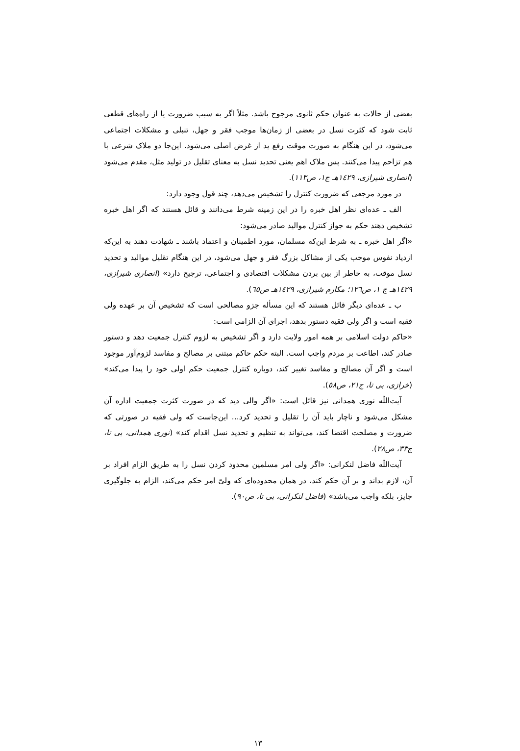بعضی از حالات به عنوان حکم ثانوی مرجوح باشد. مثلاً اگر به سبب ضرورت یا از راه‌های قطعی ثابت شود که کثرت نسل در بعضی از زمان‌ها موجب فقر و جهل، تنبلی و مشکلات اجتماعی می‌شود، در این هنگام به صورت موقت رفع ید از غرض اصلی می‌شود. این‌جا دو ملاک شرعی با هم تزاحم پیدا می‌کنند. پس ملاک اهم یعنی تحدید نسل به معنای تقلیل در تولید مثل، مقدم می‌شود (انصاری شیرازی، ١٤٢٩هـ ج١، ص١١٣).
در مورد مرجعی که ضرورت کنترل را تشخیص می‌دهد، چند قول وجود دارد:
الف ـ عده‌ای نظر اهل خبره را در این زمینه شرط می‌دانند و قائل هستند که اگر اهل خبره تشخیص دهند حکم به جواز کنترل موالید صادر می‌شود:
«اگر اهل خبره ـ به شرط این‌که مسلمان، مورد اطمینان و اعتماد باشند ـ شهادت دهند به این‌که ازدیاد نفوس موجب یکی از مشاکل بزرگ فقر و جهل می‌شود، در این هنگام تقلیل موالید و تحدید نسل موقت، به خاطر از بین بردن مشکلات اقتصادی و اجتماعی، ترجیح دارد» (انصاری شیرازی، ١٤٢٩هـ ج ١، ص١٢٦؛ مکارم شیرازی، ١٤٢٩هـ ص٦٥).
ب ـ عده‌ای دیگر قائل هستند که این مسأله جزو مصالحی است که تشخیص آن بر عهده ولی فقیه است و اگر ولی فقیه دستور بدهد، اجرای آن الزامی است:
«حاکم دولت اسلامی بر همه امور ولایت دارد و اگر تشخیص به لزوم کنترل جمعیت دهد و دستور صادر کند، اطاعت بر مردم واجب است. البته حکم حاکم مبتنی بر مصالح و مفاسد لزوم‌آور موجود است و اگر آن مصالح و مفاسد تغییر کند، دوباره کنترل جمعیت حکم اولی خود را پیدا می‌کند» (خرازی، بی تا، ج٢١، ص٥٨).
آیت‌اللّه نوری همدانی نیز قائل است: «اگر والی دید که در صورت کثرت جمعیت اداره آن مشکل می‌شود و ناچار باید آن را تقلیل و تحدید کرد... این‌جاست که ولی فقیه در صورتی که ضرورت و مصلحت اقتضا کند، می‌تواند به تنظیم و تحدید نسل اقدام کند» (نوری همدانی، بی تا، ج٣٣، ص٢٨).
آیت‌اللّه فاضل لنکرانی: «اگر ولی امر مسلمین محدود کردن نسل را به طریق الزام افراد بر آن، لازم بداند و بر آن حکم کند، در همان محدوده‌ای که ولیّ امر حکم می‌کند، الزام به جلوگیری جایز، بلکه واجب می‌باشد» (فاضل لنکرانی، بی تا، ص٩٠).
١٣